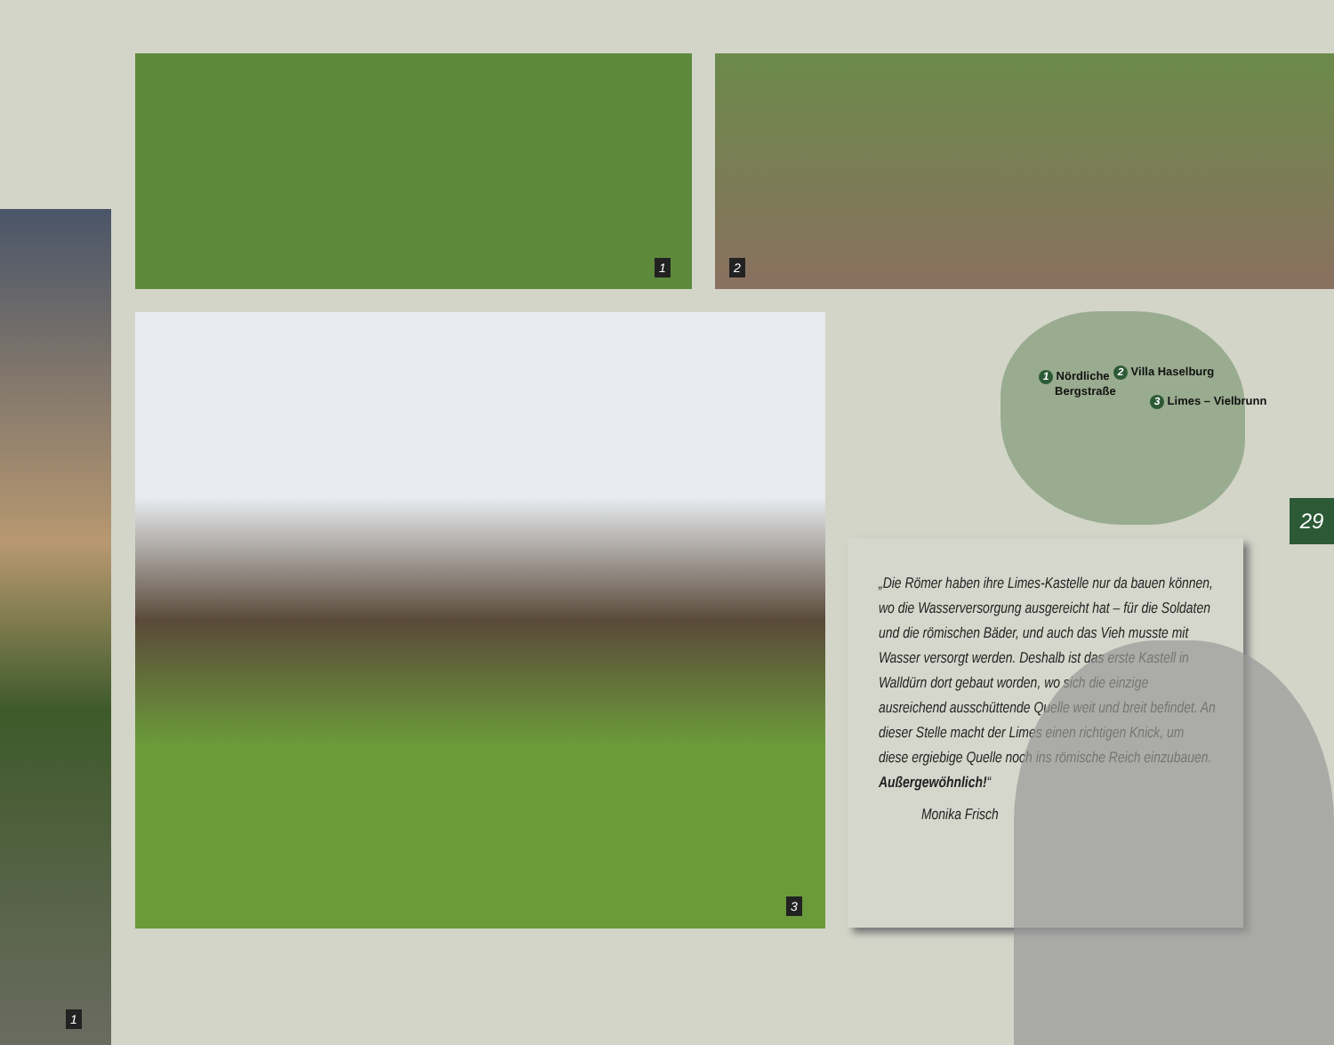1
1 2
3
1 Nördliche
Bergstraße
2 Villa Haselburg
3 Limes – Vielbrunn
29
„Die Römer haben ihre Limes-Kastelle nur da bauen können, wo die Wasserversorgung ausgereicht hat – für die Soldaten und die römischen Bäder, und auch das Vieh musste mit Wasser versorgt werden. Deshalb ist das erste Kastell in Walldürn dort gebaut worden, wo sich die einzige ausreichend ausschüttende Quelle weit und breit befindet. An dieser Stelle macht der Limes einen richtigen Knick, um diese ergiebige Quelle noch ins römische Reich einzubauen. Außergewöhnlich!“
Monika Frisch